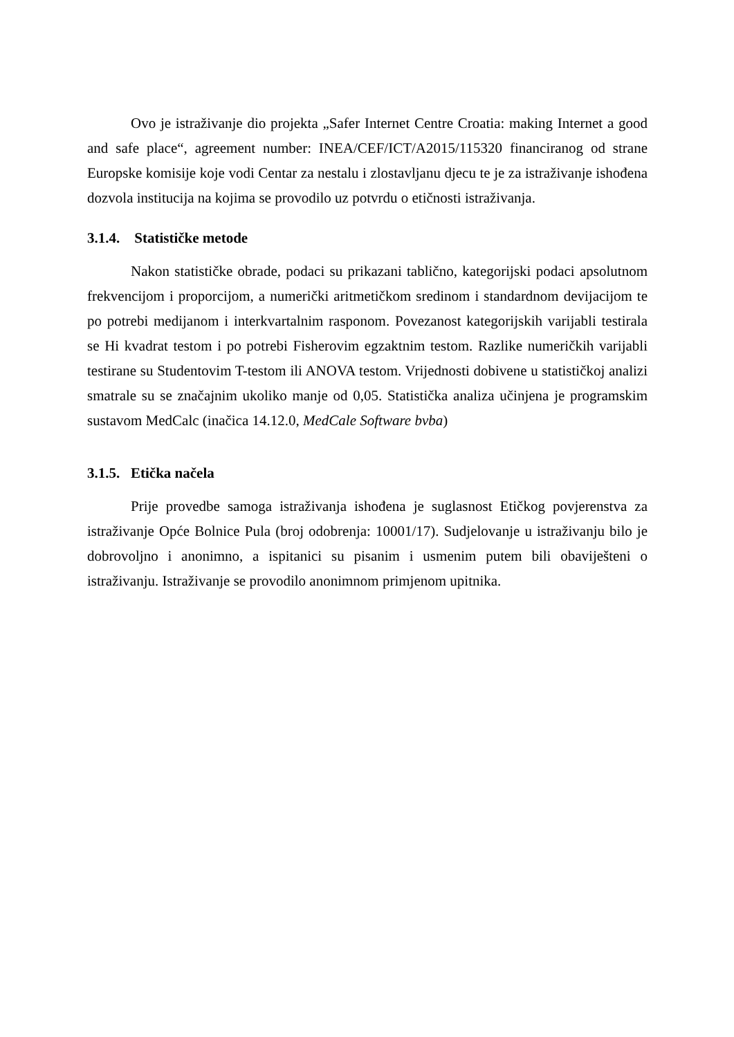Ovo je istraživanje dio projekta „Safer Internet Centre Croatia: making Internet a good and safe place“, agreement number: INEA/CEF/ICT/A2015/115320 financiranog od strane Europske komisije koje vodi Centar za nestalu i zlostavljanu djecu te je za istraživanje ishođena dozvola institucija na kojima se provodilo uz potvrdu o etičnosti istraživanja.
3.1.4. Statističke metode
Nakon statističke obrade, podaci su prikazani tablično, kategorijski podaci apsolutnom frekvencijom i proporcijom, a numerički aritmetičkom sredinom i standardnom devijacijom te po potrebi medijanom i interkvartalnim rasponom. Povezanost kategorijskih varijabli testirala se Hi kvadrat testom i po potrebi Fisherovim egzaktnim testom. Razlike numeričkih varijabli testirane su Studentovim T-testom ili ANOVA testom. Vrijednosti dobivene u statističkoj analizi smatrale su se značajnim ukoliko manje od 0,05. Statistička analiza učinjena je programskim sustavom MedCalc (inačica 14.12.0, MedCale Software bvba)
3.1.5. Etička načela
Prije provedbe samoga istraživanja ishođena je suglasnost Etičkog povjerenstva za istraživanje Opće Bolnice Pula (broj odobrenja: 10001/17). Sudjelovanje u istraživanju bilo je dobrovoljno i anonimno, a ispitanici su pisanim i usmenim putem bili obaviješteni o istraživanju. Istraživanje se provodilo anonimnom primjenom upitnika.